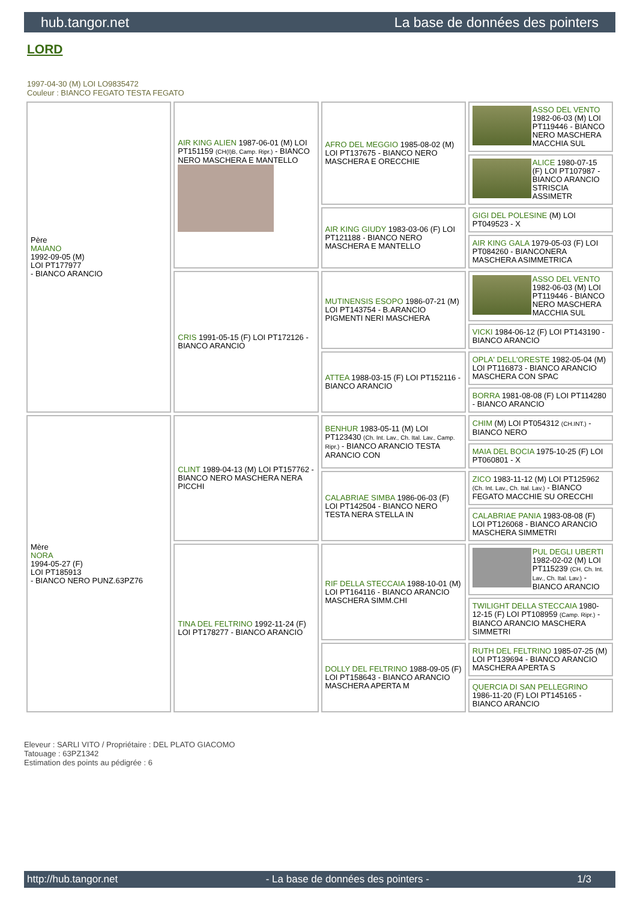hub.tangor.net La base de données des pointers
LORD
1997-04-30 (M) LOI LO9835472
Couleur : BIANCO FEGATO TESTA FEGATO
| Père MAIANO 1992-09-05 (M) LOI PT177977 - BIANCO ARANCIO | AIR KING ALIEN 1987-06-01 (M) LOI PT151159 (CH(I)B, Camp. Ripr.) - BIANCO NERO MASCHERA E MANTELLO | AFRO DEL MEGGIO 1985-08-02 (M) LOI PT137675 - BIANCO NERO MASCHERA E ORECCHIE | ASSO DEL VENTO 1982-06-03 (M) LOI PT119446 - BIANCO NERO MASCHERA MACCHIA SUL |
| | | | ALICE 1980-07-15 (F) LOI PT107987 - BIANCO ARANCIO STRISCIA ASSIMETR |
| | | AIR KING GIUDY 1983-03-06 (F) LOI PT121188 - BIANCO NERO MASCHERA E MANTELLO | GIGI DEL POLESINE (M) LOI PT049523 - X |
| | | | AIR KING GALA 1979-05-03 (F) LOI PT084260 - BIANCONERA MASCHERA ASIMMETRICA |
| | CRIS 1991-05-15 (F) LOI PT172126 - BIANCO ARANCIO | MUTINENSIS ESOPO 1986-07-21 (M) LOI PT143754 - B.ARANCIO PIGMENTI NERI MASCHERA | ASSO DEL VENTO 1982-06-03 (M) LOI PT119446 - BIANCO NERO MASCHERA MACCHIA SUL |
| | | | VICKI 1984-06-12 (F) LOI PT143190 - BIANCO ARANCIO |
| | | ATTEA 1988-03-15 (F) LOI PT152116 - BIANCO ARANCIO | OPLA' DELL'ORESTE 1982-05-04 (M) LOI PT116873 - BIANCO ARANCIO MASCHERA CON SPAC |
| | | | BORRA 1981-08-08 (F) LOI PT114280 - BIANCO ARANCIO |
| Mère NORA 1994-05-27 (F) LOI PT185913 - BIANCO NERO PUNZ.63PZ76 | CLINT 1989-04-13 (M) LOI PT157762 - BIANCO NERO MASCHERA NERA PICCHI | BENHUR 1983-05-11 (M) LOI PT123430 (Ch. Int. Lav., Ch. Ital. Lav., Camp. Ripr.) - BIANCO ARANCIO TESTA ARANCIO CON | CHIM (M) LOI PT054312 (CH.INT.) - BIANCO NERO |
| | | | MAIA DEL BOCIA 1975-10-25 (F) LOI PT060801 - X |
| | | CALABRIAE SIMBA 1986-06-03 (F) LOI PT142504 - BIANCO NERO TESTA NERA STELLA IN | ZICO 1983-11-12 (M) LOI PT125962 (Ch. Int. Lav., Ch. Ital. Lav.) - BIANCO FEGATO MACCHIE SU ORECCHI |
| | | | CALABRIAE PANIA 1983-08-08 (F) LOI PT126068 - BIANCO ARANCIO MASCHERA SIMMETRI |
| | TINA DEL FELTRINO 1992-11-24 (F) LOI PT178277 - BIANCO ARANCIO | RIF DELLA STECCAIA 1988-10-01 (M) LOI PT164116 - BIANCO ARANCIO MASCHERA SIMM.CHI | PUL DEGLI UBERTI 1982-02-02 (M) LOI PT115239 (CH, Ch. Int. Lav., Ch. Ital. Lav.) - BIANCO ARANCIO |
| | | | TWILIGHT DELLA STECCAIA 1980-12-15 (F) LOI PT108959 (Camp. Ripr.) - BIANCO ARANCIO MASCHERA SIMMETRI |
| | | DOLLY DEL FELTRINO 1988-09-05 (F) LOI PT158643 - BIANCO ARANCIO MASCHERA APERTA M | RUTH DEL FELTRINO 1985-07-25 (M) LOI PT139694 - BIANCO ARANCIO MASCHERA APERTA S |
| | | | QUERCIA DI SAN PELLEGRINO 1986-11-20 (F) LOI PT145165 - BIANCO ARANCIO |
Eleveur : SARLI VITO / Propriétaire : DEL PLATO GIACOMO
Tatouage : 63PZ1342
Estimation des points au pédigrée : 6
http://hub.tangor.net - La base de données des pointers - 1/3